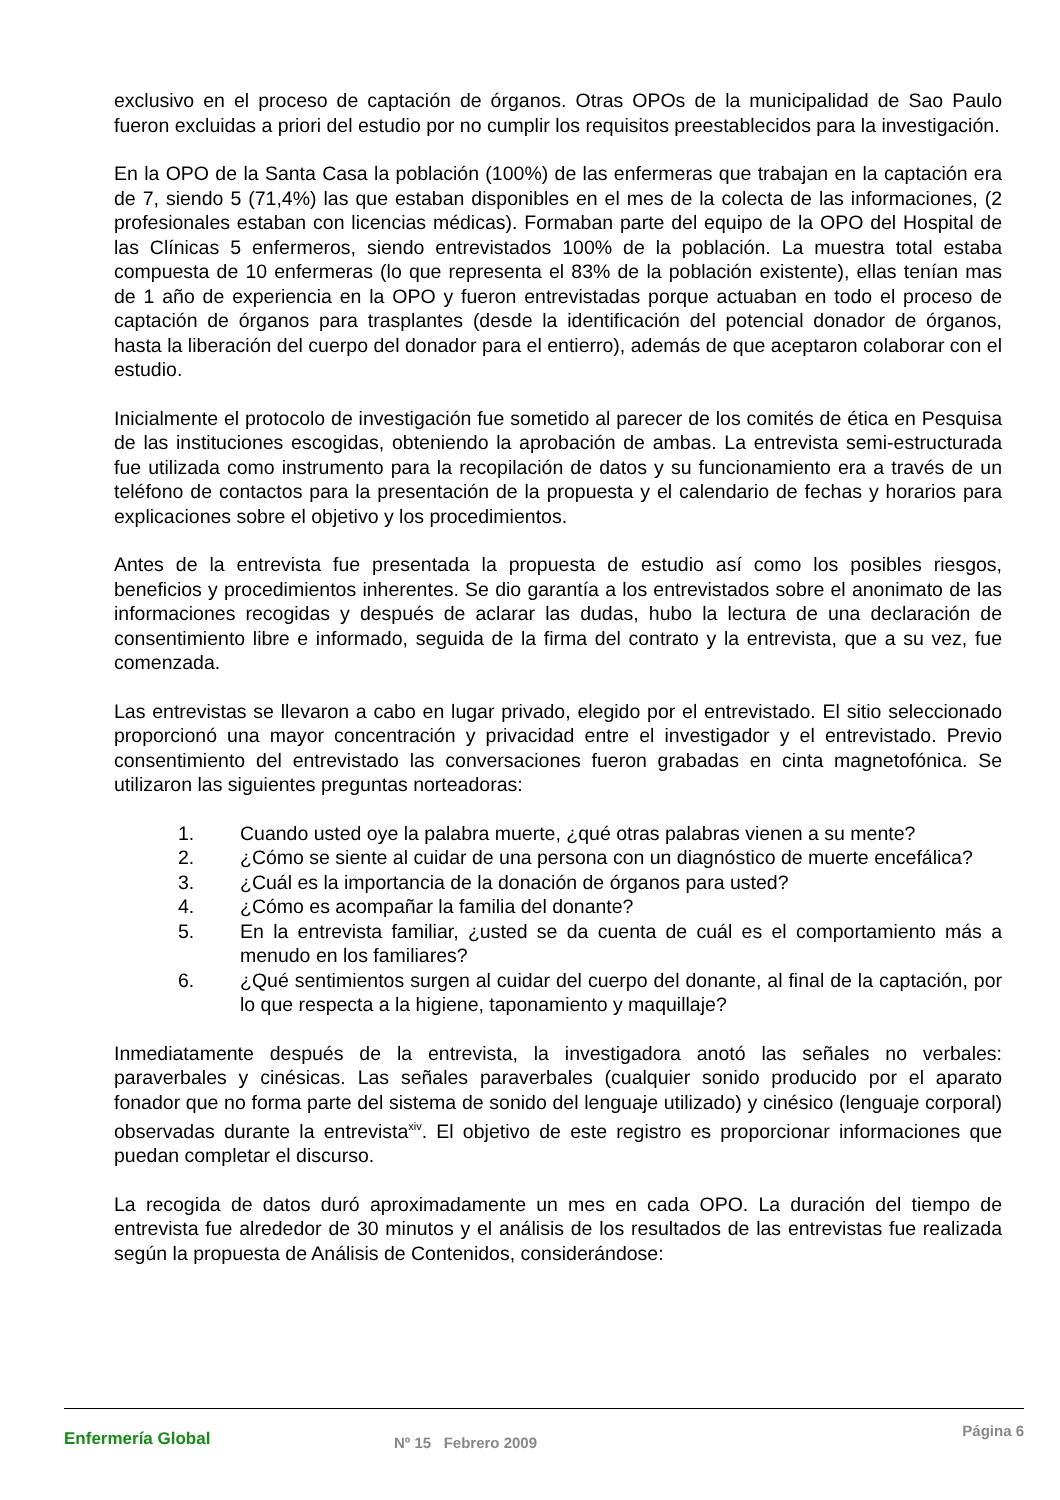exclusivo en el proceso de captación de órganos. Otras OPOs de la municipalidad de Sao Paulo fueron excluidas a priori del estudio por no cumplir los requisitos preestablecidos para la investigación.
En la OPO de la Santa Casa la población (100%) de las enfermeras que trabajan en la captación era de 7, siendo 5 (71,4%) las que estaban disponibles en el mes de la colecta de las informaciones, (2 profesionales estaban con licencias médicas). Formaban parte del equipo de la OPO del Hospital de las Clínicas 5 enfermeros, siendo entrevistados 100% de la población. La muestra total estaba compuesta de 10 enfermeras (lo que representa el 83% de la población existente), ellas tenían mas de 1 año de experiencia en la OPO y fueron entrevistadas porque actuaban en todo el proceso de captación de órganos para trasplantes (desde la identificación del potencial donador de órganos, hasta la liberación del cuerpo del donador para el entierro), además de que aceptaron colaborar con el estudio.
Inicialmente el protocolo de investigación fue sometido al parecer de los comités de ética en Pesquisa de las instituciones escogidas, obteniendo la aprobación de ambas. La entrevista semi-estructurada fue utilizada como instrumento para la recopilación de datos y su funcionamiento era a través de un teléfono de contactos para la presentación de la propuesta y el calendario de fechas y horarios para explicaciones sobre el objetivo y los procedimientos.
Antes de la entrevista fue presentada la propuesta de estudio así como los posibles riesgos, beneficios y procedimientos inherentes. Se dio garantía a los entrevistados sobre el anonimato de las informaciones recogidas y después de aclarar las dudas, hubo la lectura de una declaración de consentimiento libre e informado, seguida de la firma del contrato y la entrevista, que a su vez, fue comenzada.
Las entrevistas se llevaron a cabo en lugar privado, elegido por el entrevistado. El sitio seleccionado proporcionó una mayor concentración y privacidad entre el investigador y el entrevistado. Previo consentimiento del entrevistado las conversaciones fueron grabadas en cinta magnetofónica. Se utilizaron las siguientes preguntas norteadoras:
1. Cuando usted oye la palabra muerte, ¿qué otras palabras vienen a su mente?
2. ¿Cómo se siente al cuidar de una persona con un diagnóstico de muerte encefálica?
3. ¿Cuál es la importancia de la donación de órganos para usted?
4. ¿Cómo es acompañar la familia del donante?
5. En la entrevista familiar, ¿usted se da cuenta de cuál es el comportamiento más a menudo en los familiares?
6. ¿Qué sentimientos surgen al cuidar del cuerpo del donante, al final de la captación, por lo que respecta a la higiene, taponamiento y maquillaje?
Inmediatamente después de la entrevista, la investigadora anotó las señales no verbales: paraverbales y cinésicas. Las señales paraverbales (cualquier sonido producido por el aparato fonador que no forma parte del sistema de sonido del lenguaje utilizado) y cinésico (lenguaje corporal) observadas durante la entrevista<sup>xiv</sup>. El objetivo de este registro es proporcionar informaciones que puedan completar el discurso.
La recogida de datos duró aproximadamente un mes en cada OPO. La duración del tiempo de entrevista fue alrededor de 30 minutos y el análisis de los resultados de las entrevistas fue realizada según la propuesta de Análisis de Contenidos, considerándose:
Enfermería Global
Nº 15 Febrero 2009
Página 6